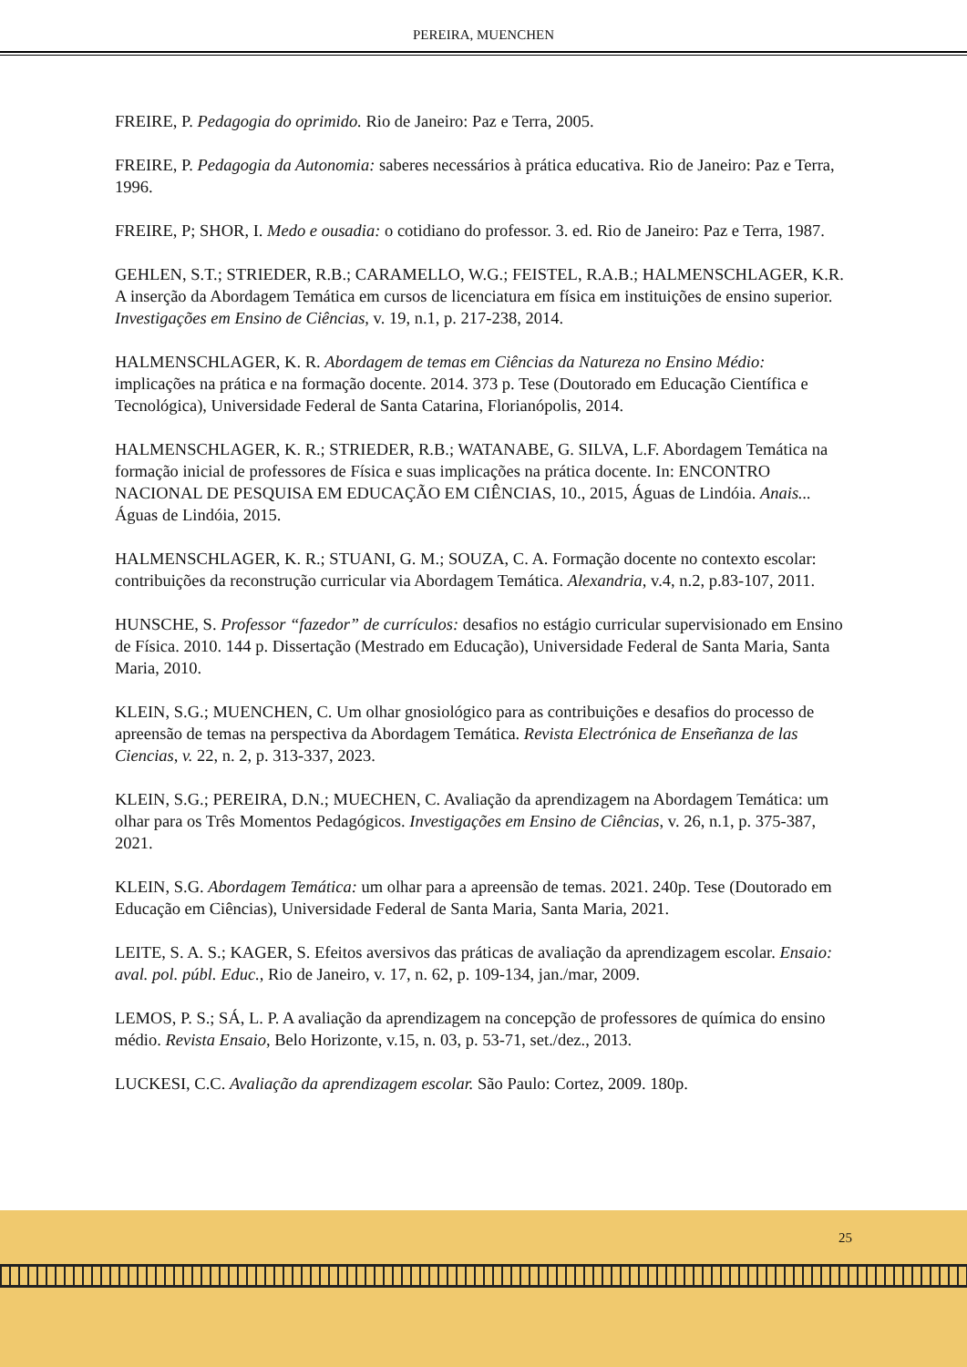PEREIRA, MUENCHEN
FREIRE, P. Pedagogia do oprimido. Rio de Janeiro: Paz e Terra, 2005.
FREIRE, P. Pedagogia da Autonomia: saberes necessários à prática educativa. Rio de Janeiro: Paz e Terra, 1996.
FREIRE, P; SHOR, I. Medo e ousadia: o cotidiano do professor. 3. ed. Rio de Janeiro: Paz e Terra, 1987.
GEHLEN, S.T.; STRIEDER, R.B.; CARAMELLO, W.G.; FEISTEL, R.A.B.; HALMENSCHLAGER, K.R. A inserção da Abordagem Temática em cursos de licenciatura em física em instituições de ensino superior. Investigações em Ensino de Ciências, v. 19, n.1, p. 217-238, 2014.
HALMENSCHLAGER, K. R. Abordagem de temas em Ciências da Natureza no Ensino Médio: implicações na prática e na formação docente. 2014. 373 p. Tese (Doutorado em Educação Científica e Tecnológica), Universidade Federal de Santa Catarina, Florianópolis, 2014.
HALMENSCHLAGER, K. R.; STRIEDER, R.B.; WATANABE, G. SILVA, L.F. Abordagem Temática na formação inicial de professores de Física e suas implicações na prática docente. In: ENCONTRO NACIONAL DE PESQUISA EM EDUCAÇÃO EM CIÊNCIAS, 10., 2015, Águas de Lindóia. Anais... Águas de Lindóia, 2015.
HALMENSCHLAGER, K. R.; STUANI, G. M.; SOUZA, C. A. Formação docente no contexto escolar: contribuições da reconstrução curricular via Abordagem Temática. Alexandria, v.4, n.2, p.83-107, 2011.
HUNSCHE, S. Professor “fazedor” de currículos: desafios no estágio curricular supervisionado em Ensino de Física. 2010. 144 p. Dissertação (Mestrado em Educação), Universidade Federal de Santa Maria, Santa Maria, 2010.
KLEIN, S.G.; MUENCHEN, C. Um olhar gnosiológico para as contribuições e desafios do processo de apreensão de temas na perspectiva da Abordagem Temática. Revista Electrónica de Enseñanza de las Ciencias, v. 22, n. 2, p. 313-337, 2023.
KLEIN, S.G.; PEREIRA, D.N.; MUECHEN, C. Avaliação da aprendizagem na Abordagem Temática: um olhar para os Três Momentos Pedagógicos. Investigações em Ensino de Ciências, v. 26, n.1, p. 375-387, 2021.
KLEIN, S.G. Abordagem Temática: um olhar para a apreensão de temas. 2021. 240p. Tese (Doutorado em Educação em Ciências), Universidade Federal de Santa Maria, Santa Maria, 2021.
LEITE, S. A. S.; KAGER, S. Efeitos aversivos das práticas de avaliação da aprendizagem escolar. Ensaio: aval. pol. públ. Educ., Rio de Janeiro, v. 17, n. 62, p. 109-134, jan./mar, 2009.
LEMOS, P. S.; SÁ, L. P. A avaliação da aprendizagem na concepção de professores de química do ensino médio. Revista Ensaio, Belo Horizonte, v.15, n. 03, p. 53-71, set./dez., 2013.
LUCKESI, C.C. Avaliação da aprendizagem escolar. São Paulo: Cortez, 2009. 180p.
25